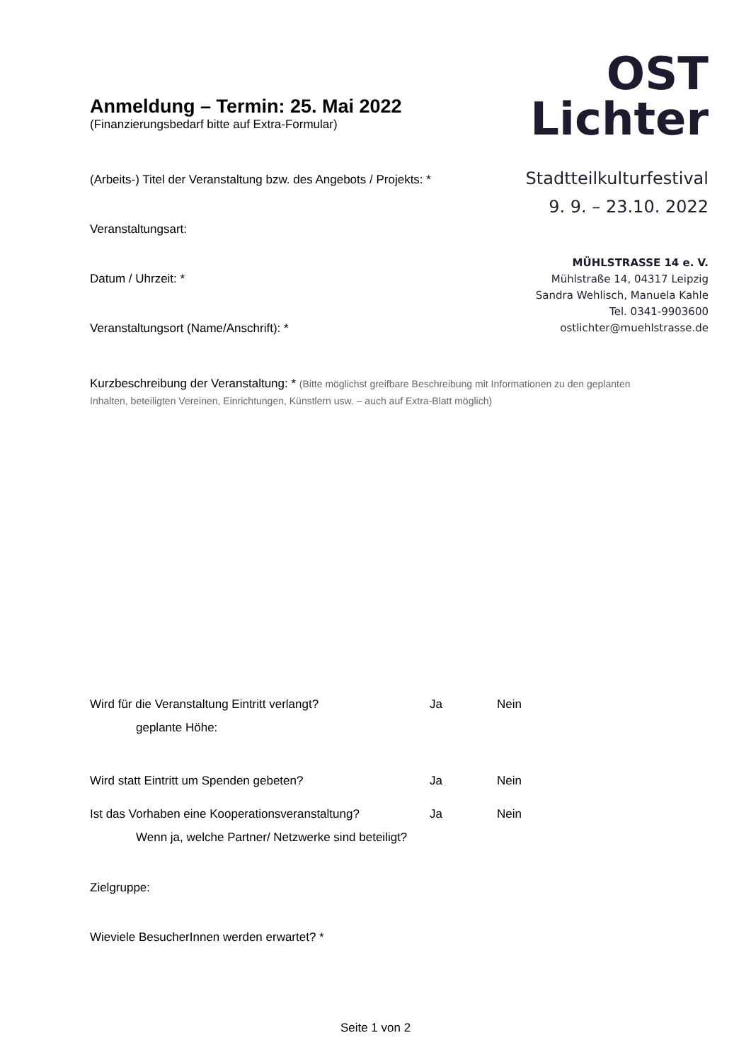Anmeldung – Termin: 25. Mai 2022
(Finanzierungsbedarf bitte auf Extra-Formular)
(Arbeits-) Titel der Veranstaltung bzw. des Angebots / Projekts: *
Veranstaltungsart:
Datum / Uhrzeit: *
Veranstaltungsort (Name/Anschrift): *
OST
Lichter
Stadtteilkulturfestival
9. 9. – 23.10. 2022
MÜHLSTRASSE 14 e. V.
Mühlstraße 14, 04317 Leipzig
Sandra Wehlisch, Manuela Kahle
Tel. 0341-9903600
ostlichter@muehlstrasse.de
Kurzbeschreibung der Veranstaltung: * (Bitte möglichst greifbare Beschreibung mit Informationen zu den geplanten Inhalten, beteiligten Vereinen, Einrichtungen, Künstlern usw. – auch auf Extra-Blatt möglich)
Wird für die Veranstaltung Eintritt verlangt? Ja Nein
geplante Höhe:
Wird statt Eintritt um Spenden gebeten? Ja Nein
Ist das Vorhaben eine Kooperationsveranstaltung? Ja Nein
Wenn ja, welche Partner/ Netzwerke sind beteiligt?
Zielgruppe:
Wieviele BesucherInnen werden erwartet? *
Seite 1 von 2